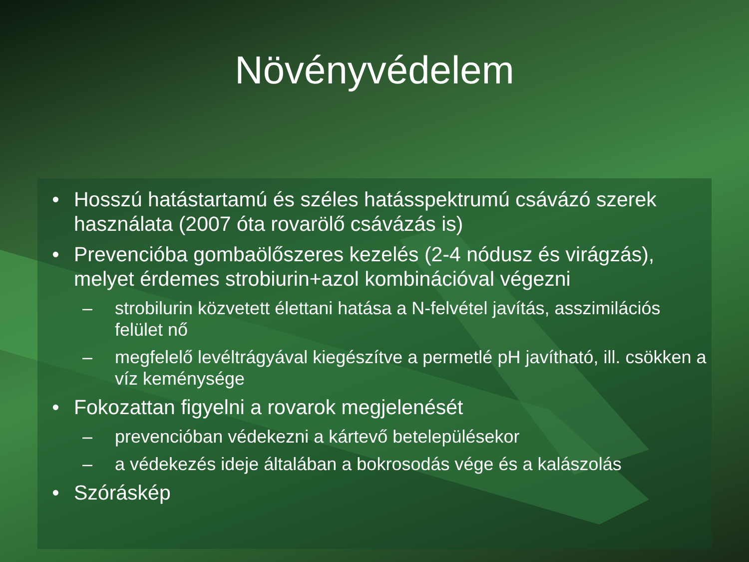Növényvédelem
• Hosszú hatástartamú és széles hatásspektrumú csávázó szerek használata (2007 óta rovarölő csávázás is)
• Prevencióba gombaölőszeres kezelés (2-4 nódusz és virágzás), melyet érdemes strobiurin+azol kombinációval végezni
– strobilurin közvetett élettani hatása a N-felvétel javítás, asszimilációs felület nő
– megfelelő levéltrágyával kiegészítve a permetlé pH javítható, ill. csökken a víz keménysége
• Fokozattan figyelni a rovarok megjelenését
– prevencióban védekezni a kártevő betelepülésekor
– a védekezés ideje általában a bokrosodás vége és a kalászolás
• Szóráskép